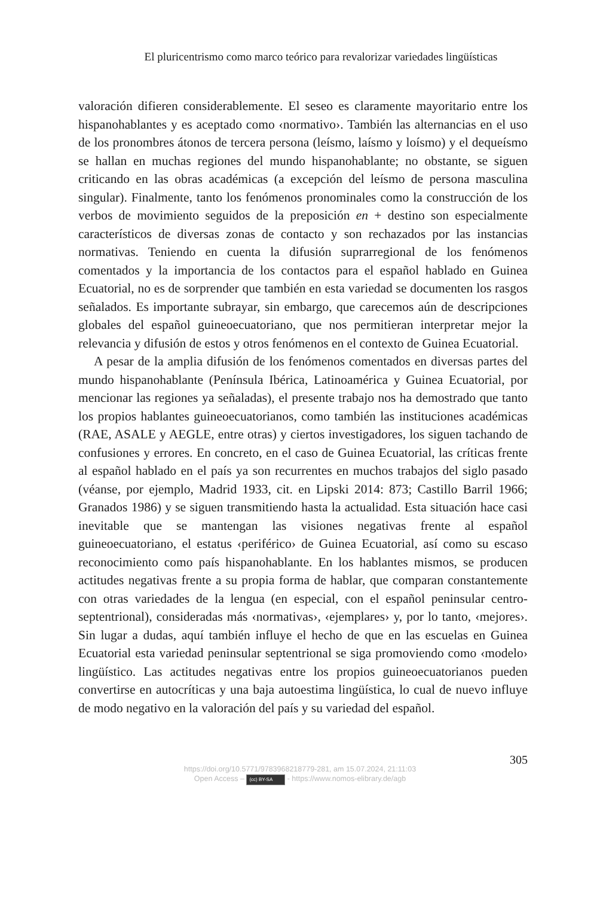El pluricentrismo como marco teórico para revalorizar variedades lingüísticas
valoración difieren considerablemente. El seseo es claramente mayoritario entre los hispanohablantes y es aceptado como ‹normativo›. También las alternancias en el uso de los pronombres átonos de tercera persona (leísmo, laísmo y loísmo) y el dequeísmo se hallan en muchas regiones del mundo hispanohablante; no obstante, se siguen criticando en las obras académicas (a excepción del leísmo de persona masculina singular). Finalmente, tanto los fenómenos pronominales como la construcción de los verbos de movimiento seguidos de la preposición en + destino son especialmente característicos de diversas zonas de contacto y son rechazados por las instancias normativas. Teniendo en cuenta la difusión suprarregional de los fenómenos comentados y la importancia de los contactos para el español hablado en Guinea Ecuatorial, no es de sorprender que también en esta variedad se documenten los rasgos señalados. Es importante subrayar, sin embargo, que carecemos aún de descripciones globales del español guineoecuatoriano, que nos permitieran interpretar mejor la relevancia y difusión de estos y otros fenómenos en el contexto de Guinea Ecuatorial.
A pesar de la amplia difusión de los fenómenos comentados en diversas partes del mundo hispanohablante (Península Ibérica, Latinoamérica y Guinea Ecuatorial, por mencionar las regiones ya señaladas), el presente trabajo nos ha demostrado que tanto los propios hablantes guineoecuatorianos, como también las instituciones académicas (RAE, ASALE y AEGLE, entre otras) y ciertos investigadores, los siguen tachando de confusiones y errores. En concreto, en el caso de Guinea Ecuatorial, las críticas frente al español hablado en el país ya son recurrentes en muchos trabajos del siglo pasado (véanse, por ejemplo, Madrid 1933, cit. en Lipski 2014: 873; Castillo Barril 1966; Granados 1986) y se siguen transmitiendo hasta la actualidad. Esta situación hace casi inevitable que se mantengan las visiones negativas frente al español guineoecuatoriano, el estatus ‹periférico› de Guinea Ecuatorial, así como su escaso reconocimiento como país hispanohablante. En los hablantes mismos, se producen actitudes negativas frente a su propia forma de hablar, que comparan constantemente con otras variedades de la lengua (en especial, con el español peninsular centro-septentrional), consideradas más ‹normativas›, ‹ejemplares› y, por lo tanto, ‹mejores›. Sin lugar a dudas, aquí también influye el hecho de que en las escuelas en Guinea Ecuatorial esta variedad peninsular septentrional se siga promoviendo como ‹modelo› lingüístico. Las actitudes negativas entre los propios guineoecuatorianos pueden convertirse en autocríticas y una baja autoestima lingüística, lo cual de nuevo influye de modo negativo en la valoración del país y su variedad del español.
305
https://doi.org/10.5771/9783968218779-281, am 15.07.2024, 21:11:03
Open Access – (cc) BY-SA - https://www.nomos-elibrary.de/agb